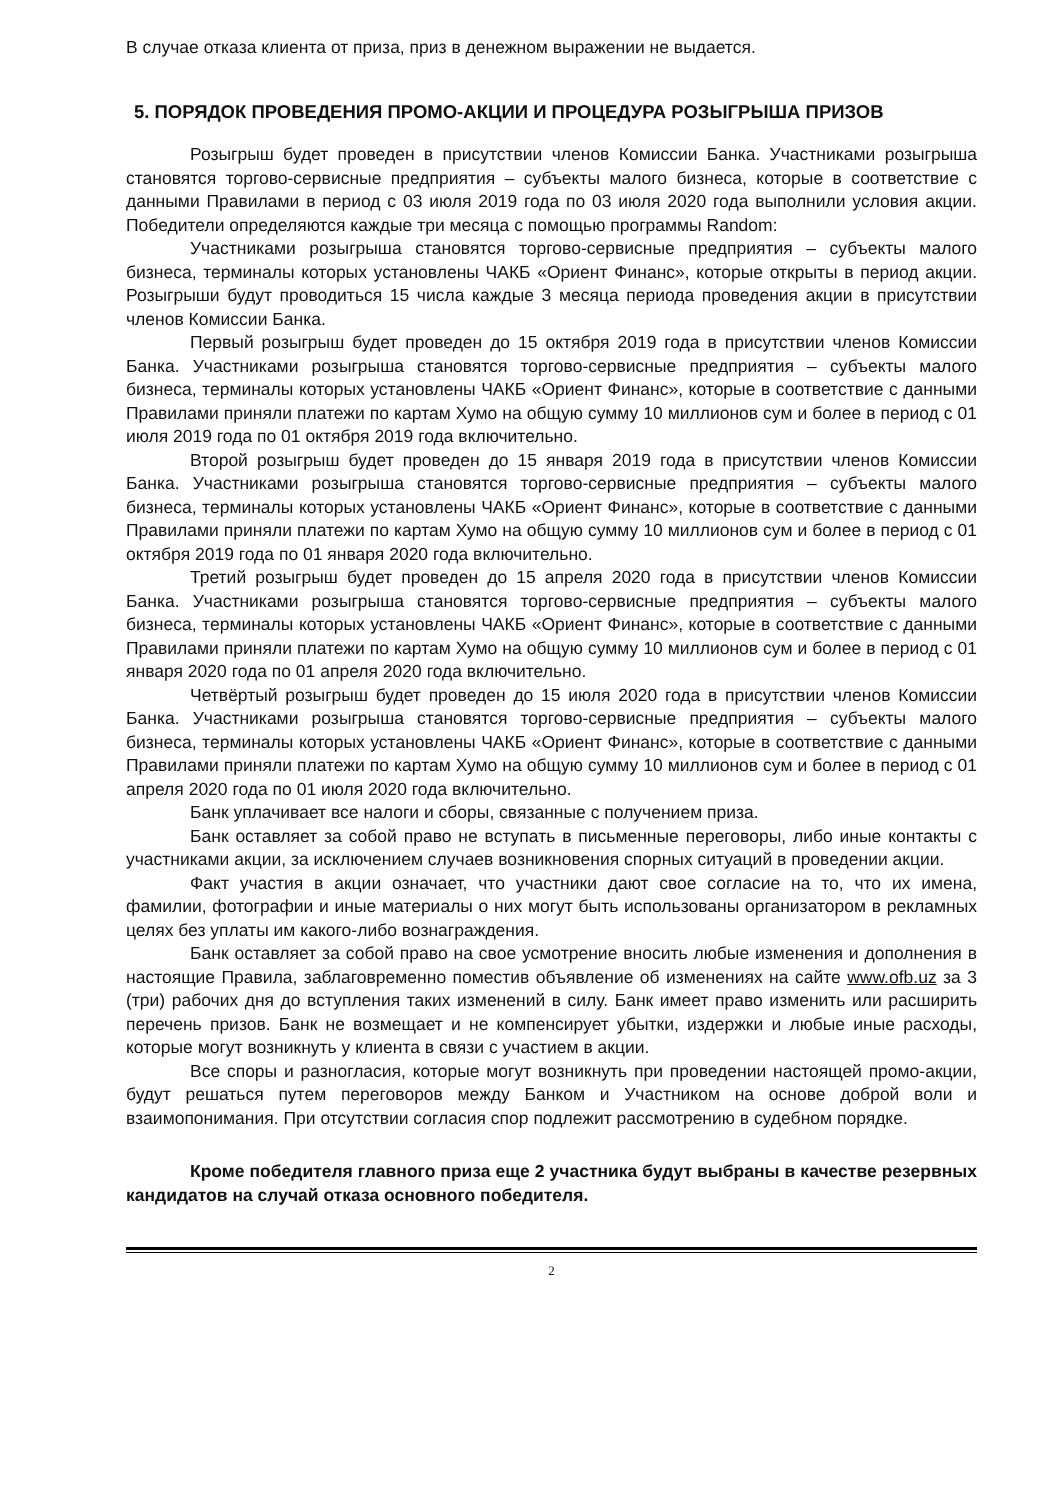В случае отказа клиента от приза, приз в денежном выражении не выдается.
5. ПОРЯДОК ПРОВЕДЕНИЯ ПРОМО-АКЦИИ И ПРОЦЕДУРА РОЗЫГРЫША ПРИЗОВ
Розыгрыш будет проведен в присутствии членов Комиссии Банка. Участниками розыгрыша становятся торгово-сервисные предприятия – субъекты малого бизнеса, которые в соответствие с данными Правилами в период с 03 июля 2019 года по 03 июля 2020 года выполнили условия акции. Победители определяются каждые три месяца с помощью программы Random:
Участниками розыгрыша становятся торгово-сервисные предприятия – субъекты малого бизнеса, терминалы которых установлены ЧАКБ «Ориент Финанс», которые открыты в период акции. Розыгрыши будут проводиться 15 числа каждые 3 месяца периода проведения акции в присутствии членов Комиссии Банка.
Первый розыгрыш будет проведен до 15 октября 2019 года в присутствии членов Комиссии Банка. Участниками розыгрыша становятся торгово-сервисные предприятия – субъекты малого бизнеса, терминалы которых установлены ЧАКБ «Ориент Финанс», которые в соответствие с данными Правилами приняли платежи по картам Хумо на общую сумму 10 миллионов сум и более в период с 01 июля 2019 года по 01 октября 2019 года включительно.
Второй розыгрыш будет проведен до 15 января 2019 года в присутствии членов Комиссии Банка. Участниками розыгрыша становятся торгово-сервисные предприятия – субъекты малого бизнеса, терминалы которых установлены ЧАКБ «Ориент Финанс», которые в соответствие с данными Правилами приняли платежи по картам Хумо на общую сумму 10 миллионов сум и более в период с 01 октября 2019 года по 01 января 2020 года включительно.
Третий розыгрыш будет проведен до 15 апреля 2020 года в присутствии членов Комиссии Банка. Участниками розыгрыша становятся торгово-сервисные предприятия – субъекты малого бизнеса, терминалы которых установлены ЧАКБ «Ориент Финанс», которые в соответствие с данными Правилами приняли платежи по картам Хумо на общую сумму 10 миллионов сум и более в период с 01 января 2020 года по 01 апреля 2020 года включительно.
Четвёртый розыгрыш будет проведен до 15 июля 2020 года в присутствии членов Комиссии Банка. Участниками розыгрыша становятся торгово-сервисные предприятия – субъекты малого бизнеса, терминалы которых установлены ЧАКБ «Ориент Финанс», которые в соответствие с данными Правилами приняли платежи по картам Хумо на общую сумму 10 миллионов сум и более в период с 01 апреля 2020 года по 01 июля 2020 года включительно.
Банк уплачивает все налоги и сборы, связанные с получением приза.
Банк оставляет за собой право не вступать в письменные переговоры, либо иные контакты с участниками акции, за исключением случаев возникновения спорных ситуаций в проведении акции.
Факт участия в акции означает, что участники дают свое согласие на то, что их имена, фамилии, фотографии и иные материалы о них могут быть использованы организатором в рекламных целях без уплаты им какого-либо вознаграждения.
Банк оставляет за собой право на свое усмотрение вносить любые изменения и дополнения в настоящие Правила, заблаговременно поместив объявление об изменениях на сайте www.ofb.uz за 3 (три) рабочих дня до вступления таких изменений в силу. Банк имеет право изменить или расширить перечень призов. Банк не возмещает и не компенсирует убытки, издержки и любые иные расходы, которые могут возникнуть у клиента в связи с участием в акции.
Все споры и разногласия, которые могут возникнуть при проведении настоящей промо-акции, будут решаться путем переговоров между Банком и Участником на основе доброй воли и взаимопонимания. При отсутствии согласия спор подлежит рассмотрению в судебном порядке.
Кроме победителя главного приза еще 2 участника будут выбраны в качестве резервных кандидатов на случай отказа основного победителя.
2